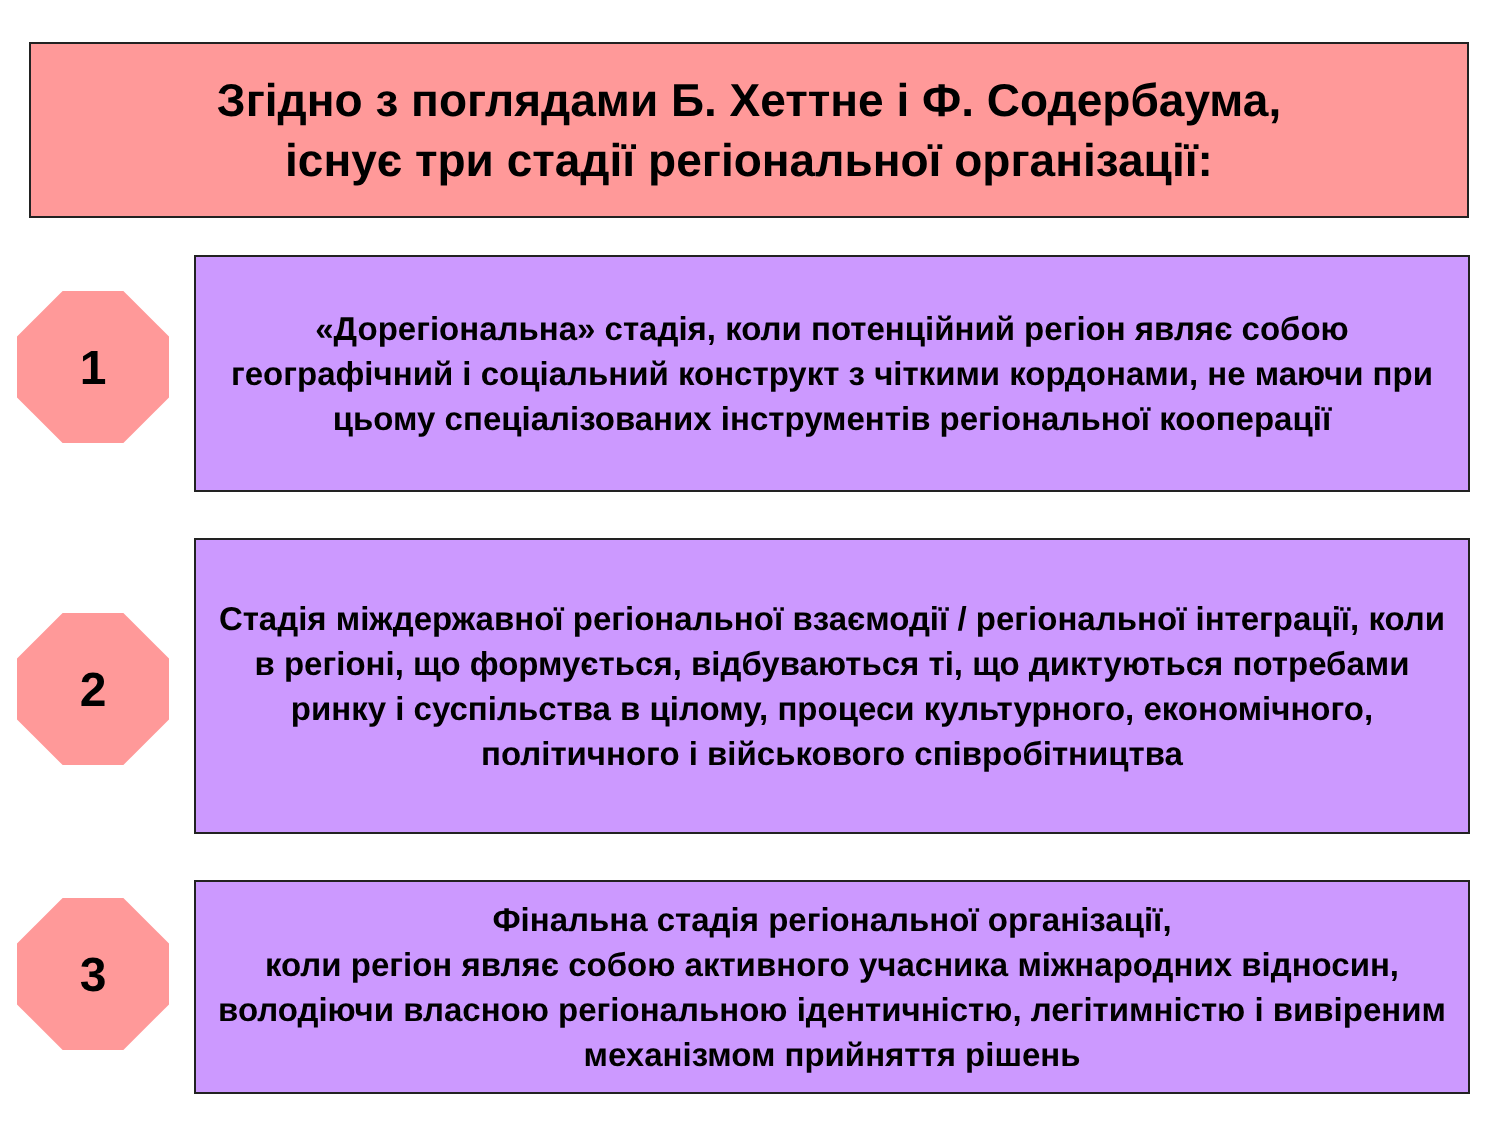Згідно з поглядами Б. Хеттне і Ф. Содербаума,
існує три стадії регіональної організації:
1
«Дорегіональна» стадія, коли потенційний регіон являє собою географічний і соціальний конструкт з чіткими кордонами, не маючи при цьому спеціалізованих інструментів регіональної кооперації
2
Стадія міждержавної регіональної взаємодії / регіональної інтеграції, коли в регіоні, що формується, відбуваються ті, що диктуються потребами ринку і суспільства в цілому, процеси культурного, економічного, політичного і військового співробітництва
3
Фінальна стадія регіональної організації,
коли регіон являє собою активного учасника міжнародних відносин, володіючи власною регіональною ідентичністю, легітимністю і вивіреним механізмом прийняття рішень